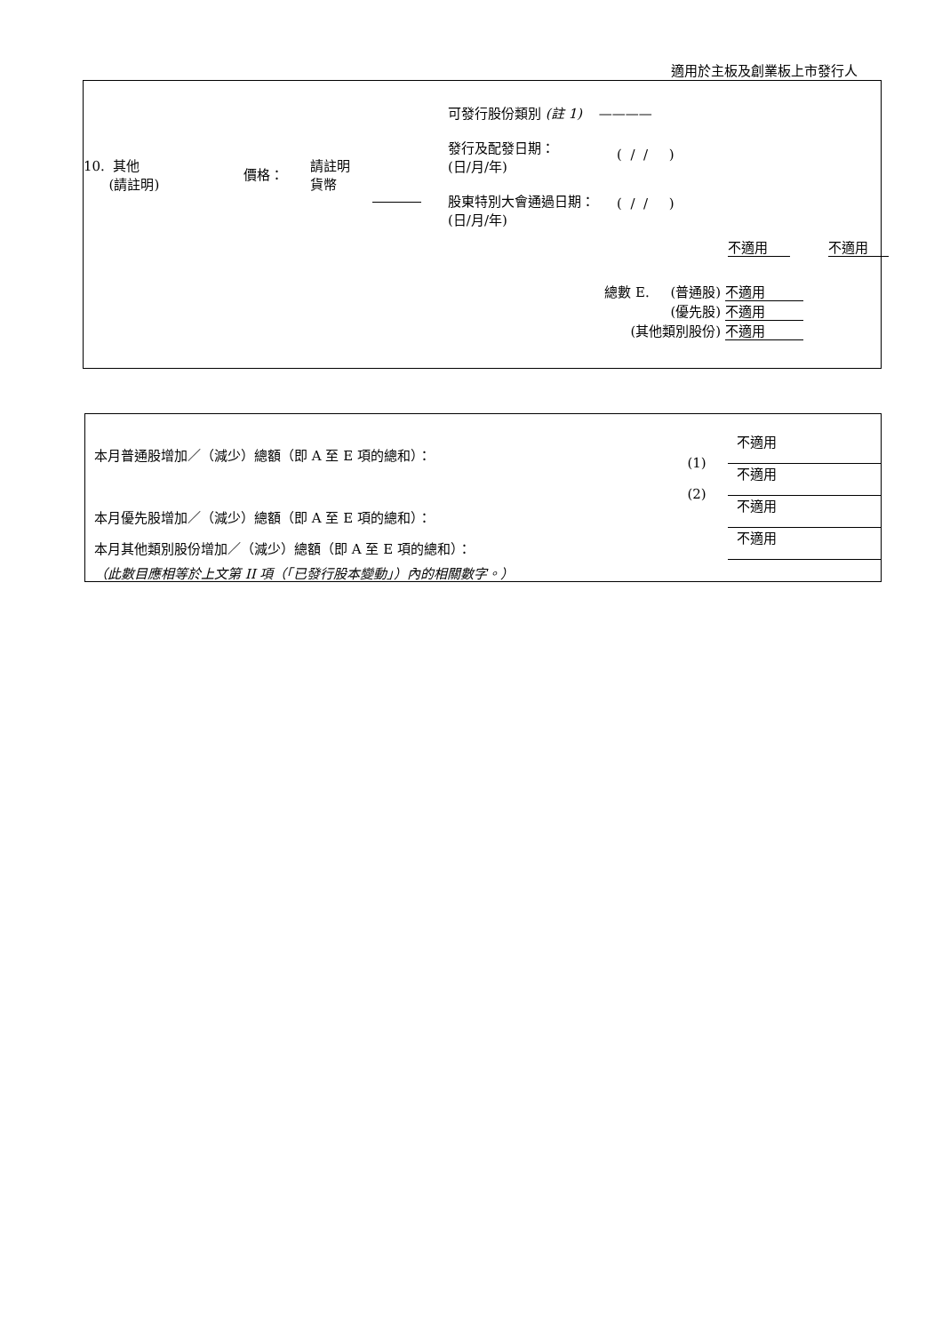適用於主板及創業板上市發行人
10. 其他
(請註明)
價格：
請註明
貨幣
可發行股份類別 (註 1) ————
發行及配發日期：
(日/月/年)
( / / )
股東特別大會通過日期：
(日/月/年)
( / / )
不適用 不適用
總數 E. (普通股) 不適用
(優先股) 不適用
(其他類別股份) 不適用
本月普通股增加／（減少）總額（即 A 至 E 項的總和）：
本月優先股增加／（減少）總額（即 A 至 E 項的總和）：
本月其他類別股份增加／（減少）總額（即 A 至 E 項的總和）：
（此數目應相等於上文第 II 項（「已發行股本變動」）內的相關數字。）
(1)
(2)
不適用
不適用
不適用
不適用